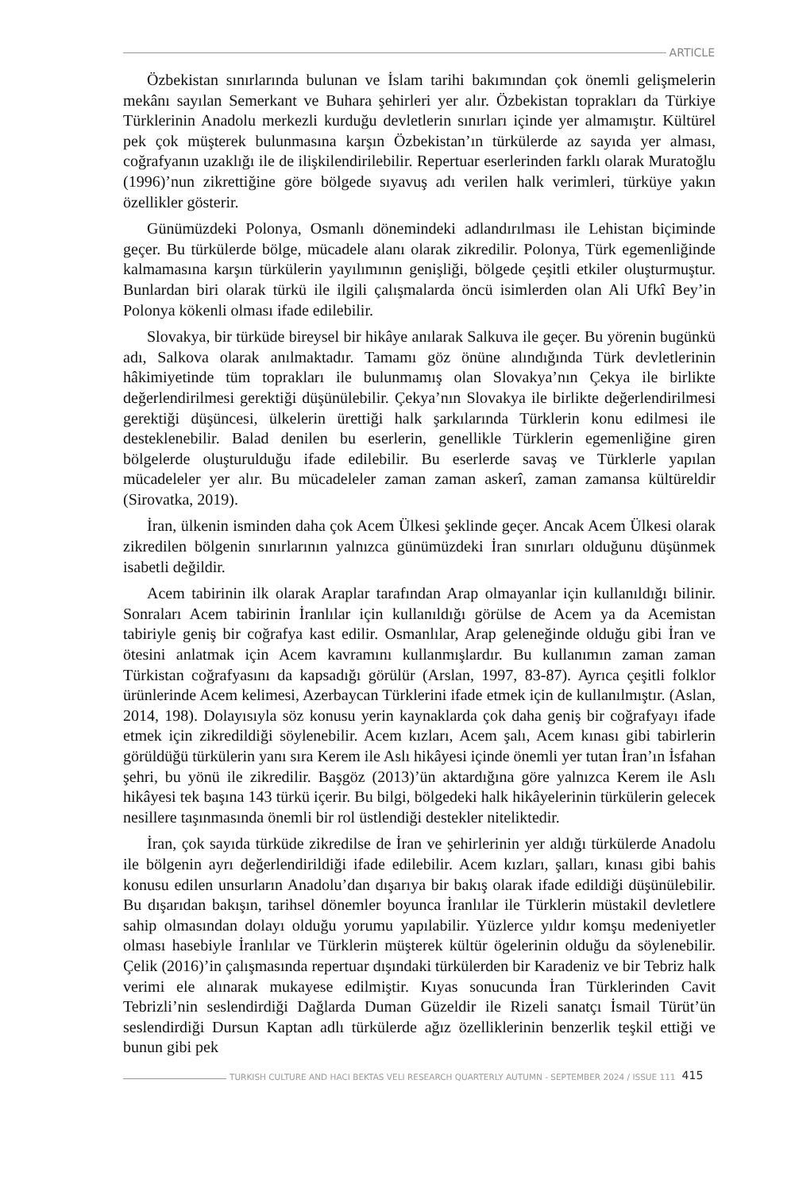ARTICLE
Özbekistan sınırlarında bulunan ve İslam tarihi bakımından çok önemli gelişmelerin mekânı sayılan Semerkant ve Buhara şehirleri yer alır. Özbekistan toprakları da Türkiye Türklerinin Anadolu merkezli kurduğu devletlerin sınırları içinde yer almamıştır. Kültürel pek çok müşterek bulunmasına karşın Özbekistan’ın türkülerde az sayıda yer alması, coğrafyanın uzaklığı ile de ilişkilendirilebilir. Repertuar eserlerinden farklı olarak Muratoğlu (1996)’nun zikrettiğine göre bölgede sıyavuş adı verilen halk verimleri, türküye yakın özellikler gösterir.
Günümüzdeki Polonya, Osmanlı dönemindeki adlandırılması ile Lehistan biçiminde geçer. Bu türkülerde bölge, mücadele alanı olarak zikredilir. Polonya, Türk egemenliğinde kalmamasına karşın türkülerin yayılımının genişliği, bölgede çeşitli etkiler oluşturmuştur. Bunlardan biri olarak türkü ile ilgili çalışmalarda öncü isimlerden olan Ali Ufkî Bey’in Polonya kökenli olması ifade edilebilir.
Slovakya, bir türküde bireysel bir hikâye anılarak Salkuva ile geçer. Bu yörenin bugünkü adı, Salkova olarak anılmaktadır. Tamamı göz önüne alındığında Türk devletlerinin hâkimiyetinde tüm toprakları ile bulunmamış olan Slovakya’nın Çekya ile birlikte değerlendirilmesi gerektiği düşünülebilir. Çekya’nın Slovakya ile birlikte değerlendirilmesi gerektiği düşüncesi, ülkelerin ürettiği halk şarkılarında Türklerin konu edilmesi ile desteklenebilir. Balad denilen bu eserlerin, genellikle Türklerin egemenliğine giren bölgelerde oluşturulduğu ifade edilebilir. Bu eserlerde savaş ve Türklerle yapılan mücadeleler yer alır. Bu mücadeleler zaman zaman askerî, zaman zamansa kültüreldir (Sirovatka, 2019).
İran, ülkenin isminden daha çok Acem Ülkesi şeklinde geçer. Ancak Acem Ülkesi olarak zikredilen bölgenin sınırlarının yalnızca günümüzdeki İran sınırları olduğunu düşünmek isabetli değildir.
Acem tabirinin ilk olarak Araplar tarafından Arap olmayanlar için kullanıldığı bilinir. Sonraları Acem tabirinin İranlılar için kullanıldığı görülse de Acem ya da Acemistan tabiriyle geniş bir coğrafya kast edilir. Osmanlılar, Arap geleneğinde olduğu gibi İran ve ötesini anlatmak için Acem kavramını kullanmışlardır. Bu kullanımın zaman zaman Türkistan coğrafyasını da kapsadığı görülür (Arslan, 1997, 83-87). Ayrıca çeşitli folklor ürünlerinde Acem kelimesi, Azerbaycan Türklerini ifade etmek için de kullanılmıştır. (Aslan, 2014, 198). Dolayısıyla söz konusu yerin kaynaklarda çok daha geniş bir coğrafyayı ifade etmek için zikredildiği söylenebilir. Acem kızları, Acem şalı, Acem kınası gibi tabirlerin görüldüğü türkülerin yanı sıra Kerem ile Aslı hikâyesi içinde önemli yer tutan İran’ın İsfahan şehri, bu yönü ile zikredilir. Başgöz (2013)’ün aktardığına göre yalnızca Kerem ile Aslı hikâyesi tek başına 143 türkü içerir. Bu bilgi, bölgedeki halk hikâyelerinin türkülerin gelecek nesillere taşınmasında önemli bir rol üstlendiği destekler niteliktedir.
İran, çok sayıda türküde zikredilse de İran ve şehirlerinin yer aldığı türkülerde Anadolu ile bölgenin ayrı değerlendirildiği ifade edilebilir. Acem kızları, şalları, kınası gibi bahis konusu edilen unsurların Anadolu’dan dışarıya bir bakış olarak ifade edildiği düşünülebilir. Bu dışarıdan bakışın, tarihsel dönemler boyunca İranlılar ile Türklerin müstakil devletlere sahip olmasından dolayı olduğu yorumu yapılabilir. Yüzlerce yıldır komşu medeniyetler olması hasebiyle İranlılar ve Türklerin müşterek kültür ögelerinin olduğu da söylenebilir. Çelik (2016)’in çalışmasında repertuar dışındaki türkülerden bir Karadeniz ve bir Tebriz halk verimi ele alınarak mukayese edilmiştir. Kıyas sonucunda İran Türklerinden Cavit Tebrizli’nin seslendirdiği Dağlarda Duman Güzeldir ile Rizeli sanatçı İsmail Türüt’ün seslendirdiği Dursun Kaptan adlı türkülerde ağız özelliklerinin benzerlik teşkil ettiği ve bunun gibi pek
TURKISH CULTURE AND HACI BEKTAS VELI RESEARCH QUARTERLY AUTUMN - SEPTEMBER 2024 / ISSUE 111 415